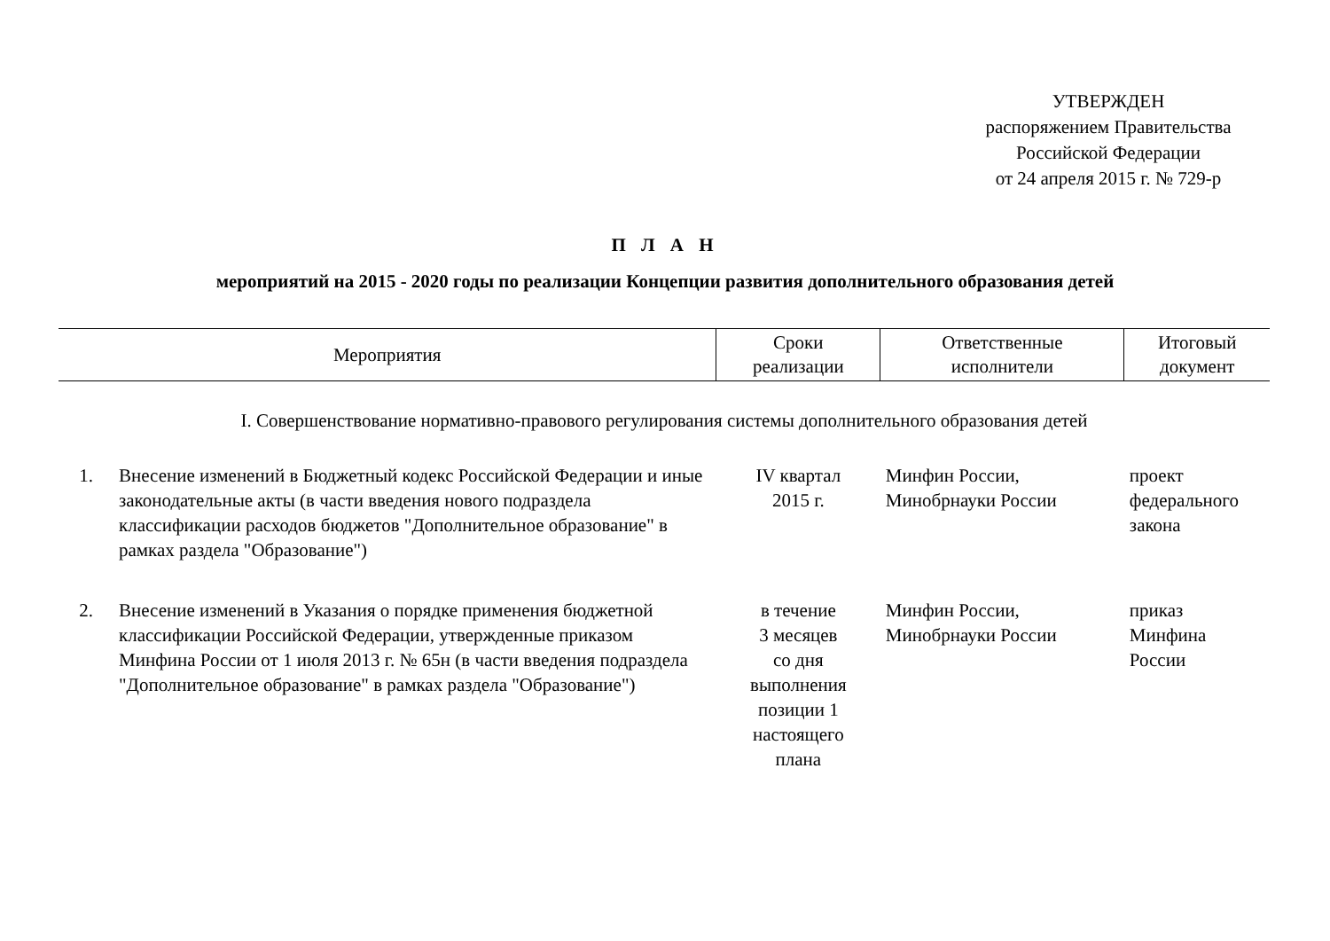УТВЕРЖДЕН
распоряжением Правительства
Российской Федерации
от 24 апреля 2015 г. № 729-р
П Л А Н
мероприятий на 2015 - 2020 годы по реализации Концепции развития дополнительного образования детей
| Мероприятия | | Сроки реализации | Ответственные исполнители | Итоговый документ |
| --- | --- | --- | --- | --- |
| I. Совершенствование нормативно-правового регулирования системы дополнительного образования детей | | | | |
| 1. | Внесение изменений в Бюджетный кодекс Российской Федерации и иные законодательные акты (в части введения нового подраздела классификации расходов бюджетов "Дополнительное образование" в рамках раздела "Образование") | IV квартал 2015 г. | Минфин России, Минобрнауки России | проект федерального закона |
| 2. | Внесение изменений в Указания о порядке применения бюджетной классификации Российской Федерации, утвержденные приказом Минфина России от 1 июля 2013 г. № 65н (в части введения подраздела "Дополнительное образование" в рамках раздела "Образование") | в течение 3 месяцев со дня выполнения позиции 1 настоящего плана | Минфин России, Минобрнауки России | приказ Минфина России |